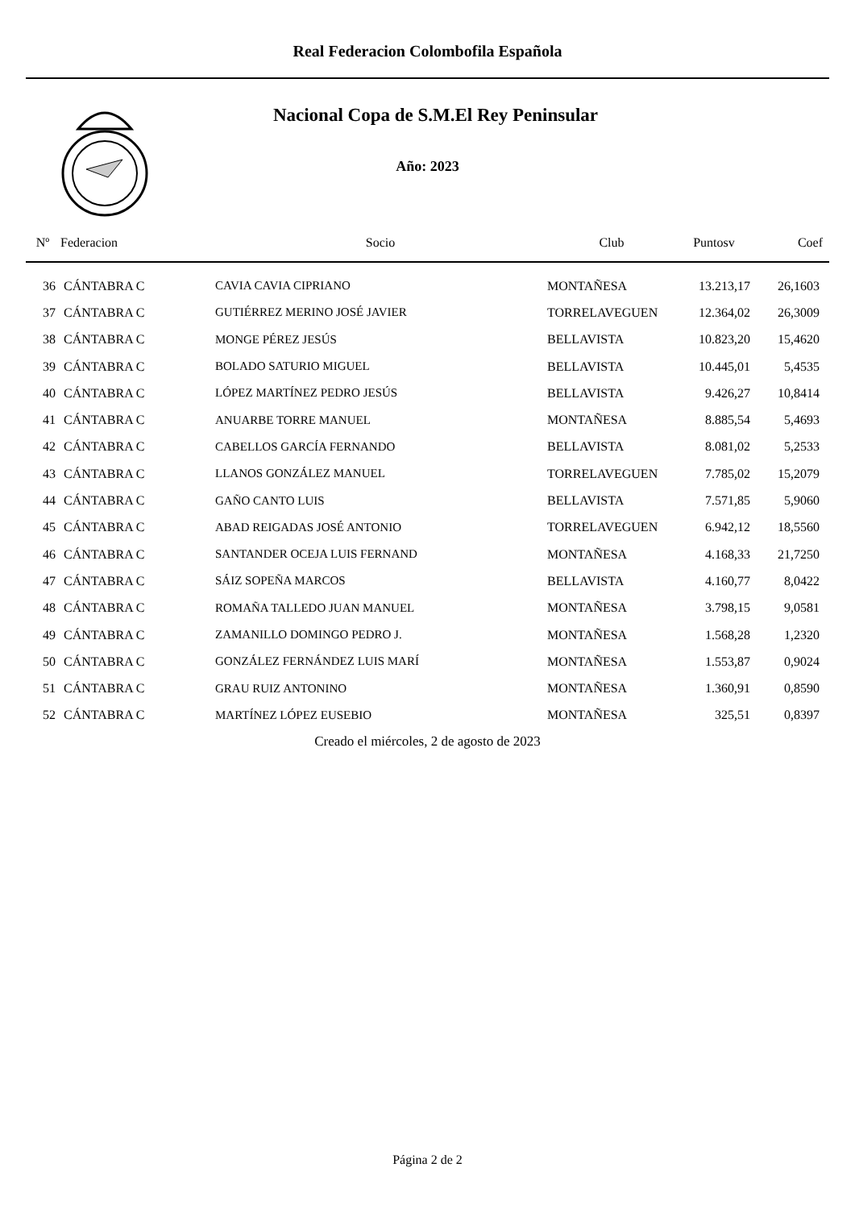Real Federacion Colombofila Española
Nacional Copa de S.M.El Rey Peninsular
Año: 2023
| Nº | Federacion | Socio | Club | Puntosv | Coef |
| --- | --- | --- | --- | --- | --- |
| 36 | CÁNTABRA C | CAVIA CAVIA CIPRIANO | MONTAÑESA | 13.213,17 | 26,1603 |
| 37 | CÁNTABRA C | GUTIÉRREZ MERINO JOSÉ JAVIER | TORRELAVEGUEN | 12.364,02 | 26,3009 |
| 38 | CÁNTABRA C | MONGE PÉREZ JESÚS | BELLAVISTA | 10.823,20 | 15,4620 |
| 39 | CÁNTABRA C | BOLADO SATURIO MIGUEL | BELLAVISTA | 10.445,01 | 5,4535 |
| 40 | CÁNTABRA C | LÓPEZ MARTÍNEZ PEDRO JESÚS | BELLAVISTA | 9.426,27 | 10,8414 |
| 41 | CÁNTABRA C | ANUARBE TORRE MANUEL | MONTAÑESA | 8.885,54 | 5,4693 |
| 42 | CÁNTABRA C | CABELLOS GARCÍA FERNANDO | BELLAVISTA | 8.081,02 | 5,2533 |
| 43 | CÁNTABRA C | LLANOS GONZÁLEZ MANUEL | TORRELAVEGUEN | 7.785,02 | 15,2079 |
| 44 | CÁNTABRA C | GAÑO CANTO LUIS | BELLAVISTA | 7.571,85 | 5,9060 |
| 45 | CÁNTABRA C | ABAD REIGADAS JOSÉ ANTONIO | TORRELAVEGUEN | 6.942,12 | 18,5560 |
| 46 | CÁNTABRA C | SANTANDER OCEJA LUIS FERNAND | MONTAÑESA | 4.168,33 | 21,7250 |
| 47 | CÁNTABRA C | SÁIZ SOPEÑA MARCOS | BELLAVISTA | 4.160,77 | 8,0422 |
| 48 | CÁNTABRA C | ROMAÑA TALLEDO JUAN MANUEL | MONTAÑESA | 3.798,15 | 9,0581 |
| 49 | CÁNTABRA C | ZAMANILLO DOMINGO PEDRO J. | MONTAÑESA | 1.568,28 | 1,2320 |
| 50 | CÁNTABRA C | GONZÁLEZ FERNÁNDEZ LUIS MARÍ | MONTAÑESA | 1.553,87 | 0,9024 |
| 51 | CÁNTABRA C | GRAU RUIZ ANTONINO | MONTAÑESA | 1.360,91 | 0,8590 |
| 52 | CÁNTABRA C | MARTÍNEZ LÓPEZ EUSEBIO | MONTAÑESA | 325,51 | 0,8397 |
Creado el miércoles, 2 de agosto de 2023
Página 2 de 2